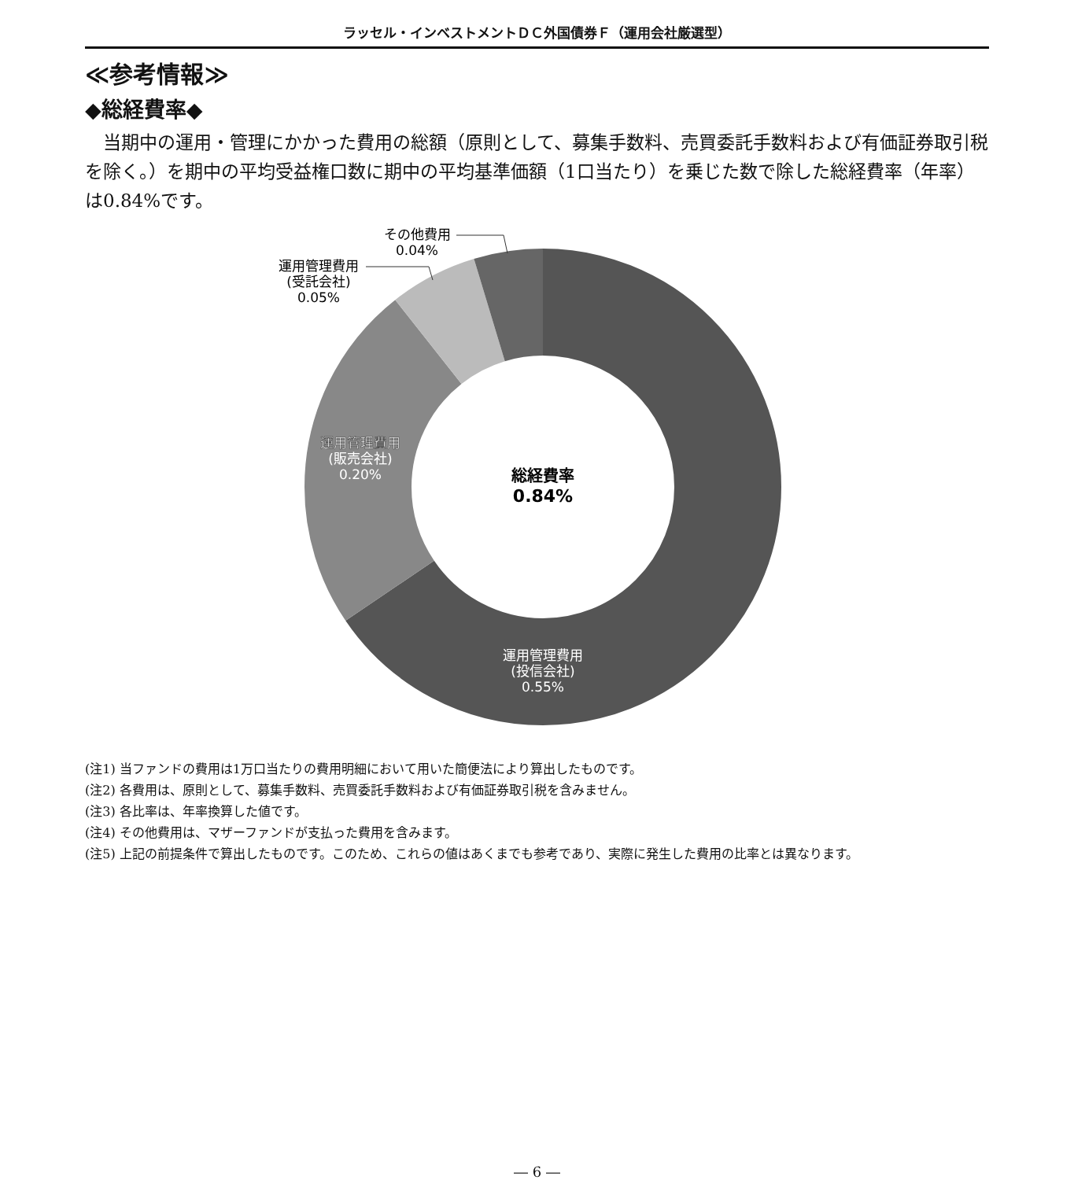ラッセル・インベストメントＤＣ外国債券Ｆ（運用会社厳選型）
≪参考情報≫
◆総経費率◆
当期中の運用・管理にかかった費用の総額（原則として、募集手数料、売買委託手数料および有価証券取引税を除く。）を期中の平均受益権口数に期中の平均基準価額（1口当たり）を乗じた数で除した総経費率（年率）は0.84%です。
総経費率
0.84%
その他費用
0.04%
運用管理費用
(受託会社)
0.05%
運用管理費用
(販売会社)
0.20%
運用管理費用
(投信会社)
0.55%
(注1) 当ファンドの費用は1万口当たりの費用明細において用いた簡便法により算出したものです。
(注2) 各費用は、原則として、募集手数料、売買委託手数料および有価証券取引税を含みません。
(注3) 各比率は、年率換算した値です。
(注4) その他費用は、マザーファンドが支払った費用を含みます。
(注5) 上記の前提条件で算出したものです。このため、これらの値はあくまでも参考であり、実際に発生した費用の比率とは異なります。
― 6 ―